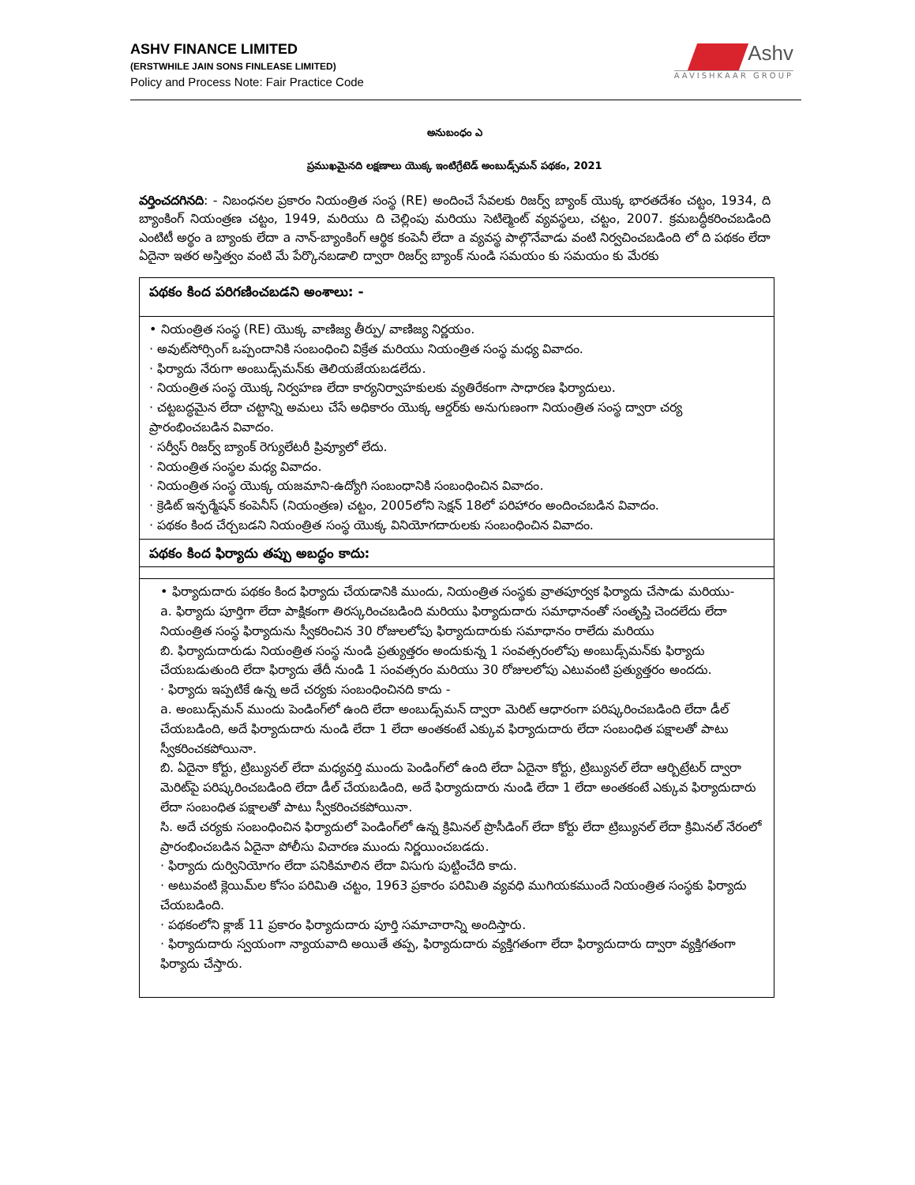ASHV FINANCE LIMITED
(ERSTWHILE JAIN SONS FINLEASE LIMITED)
Policy and Process Note: Fair Practice Code
Ashv
AAVISHKAAR GROUP
అనుబంధం ఎ
ప్రముఖమైనది లక్షణాలు యొక్క ఇంటిగ్రేటెడ్ అంబుడ్స్‌మన్ పథకం, 2021
వర్తించదగినది: - నిబంధనల ప్రకారం నియంత్రిత సంస్థ (RE) అందించే సేవలకు రిజర్వ్ బ్యాంక్ యొక్క భారతదేశం చట్టం, 1934, ది బ్యాంకింగ్ నియంత్రణ చట్టం, 1949, మరియు ది చెల్లింపు మరియు సెటిల్మెంట్ వ్యవస్థలు, చట్టం, 2007. క్రమబద్ధీకరించబడింది ఎంటిటీ అర్థం a బ్యాంకు లేదా a నాన్-బ్యాంకింగ్ ఆర్థిక కంపెనీ లేదా a వ్యవస్థ పాల్గొనేవాడు వంటి నిర్వచించబడింది లో ది పథకం లేదా ఏదైనా ఇతర అస్తిత్వం వంటి మే పేర్కొనబడాలి ద్వారా రిజర్వ్ బ్యాంక్ నుండి సమయం కు సమయం కు మేరకు
| పథకం కింద పరిగణించబడని అంశాలు: - |
| • నియంత్రిత సంస్థ (RE) యొక్క వాణిజ్య తీర్పు/ వాణిజ్య నిర్ణయం. · అవుట్‌సోర్సింగ్ ఒప్పందానికి సంబంధించి విక్రేత మరియు నియంత్రిత సంస్థ మధ్య వివాదం. · ఫిర్యాదు నేరుగా అంబుడ్స్‌మన్‌కు తెలియజేయబడలేదు. · నియంత్రిత సంస్థ యొక్క నిర్వహణ లేదా కార్యనిర్వాహకులకు వ్యతిరేకంగా సాధారణ ఫిర్యాదులు. · చట్టబద్ధమైన లేదా చట్టాన్ని అమలు చేసే అధికారం యొక్క ఆర్డర్‌కు అనుగుణంగా నియంత్రిత సంస్థ ద్వారా చర్య ప్రారంభించబడిన వివాదం. · సర్వీస్ రిజర్వ్ బ్యాంక్ రెగ్యులేటరీ ప్రివ్యూలో లేదు. · నియంత్రిత సంస్థల మధ్య వివాదం. · నియంత్రిత సంస్థ యొక్క యజమాని-ఉద్యోగి సంబంధానికి సంబంధించిన వివాదం. · క్రెడిట్ ఇన్ఫర్మేషన్ కంపెనీస్ (నియంత్రణ) చట్టం, 2005లోని సెక్షన్ 18లో పరిహారం అందించబడిన వివాదం. · పథకం కింద చేర్చబడని నియంత్రిత సంస్థ యొక్క వినియోగదారులకు సంబంధించిన వివాదం. |
| పథకం కింద ఫిర్యాదు తప్పు అబద్ధం కాదు: |
| • ఫిర్యాదుదారు పథకం కింద ఫిర్యాదు చేయడానికి ముందు, నియంత్రిత సంస్థకు వ్రాతపూర్వక ఫిర్యాదు చేసాడు మరియు- a. ఫిర్యాదు పూర్తిగా లేదా పాక్షికంగా తిరస్కరించబడింది మరియు ఫిర్యాదుదారు సమాధానంతో సంతృప్తి చెందలేదు లేదా నియంత్రిత సంస్థ ఫిర్యాదును స్వీకరించిన 30 రోజులలోపు ఫిర్యాదుదారుకు సమాధానం రాలేదు మరియు బి. ఫిర్యాదుదారుడు నియంత్రిత సంస్థ నుండి ప్రత్యుత్తరం అందుకున్న 1 సంవత్సరంలోపు అంబుడ్స్‌మన్‌కు ఫిర్యాదు చేయబడుతుంది లేదా ఫిర్యాదు తేదీ నుండి 1 సంవత్సరం మరియు 30 రోజులలోపు ఎటువంటి ప్రత్యుత్తరం అందదు. · ఫిర్యాదు ఇప్పటికే ఉన్న అదే చర్యకు సంబంధించినది కాదు - a. అంబుడ్స్‌మన్ ముందు పెండింగ్‌లో ఉంది లేదా అంబుడ్స్‌మన్ ద్వారా మెరిట్ ఆధారంగా పరిష్కరించబడింది లేదా డీల్ చేయబడింది, అదే ఫిర్యాదుదారు నుండి లేదా 1 లేదా అంతకంటే ఎక్కువ ఫిర్యాదుదారు లేదా సంబంధిత పక్షాలతో పాటు స్వీకరించకపోయినా. బి. ఏదైనా కోర్టు, ట్రిబ్యునల్ లేదా మధ్యవర్తి ముందు పెండింగ్‌లో ఉంది లేదా ఏదైనా కోర్టు, ట్రిబ్యునల్ లేదా ఆర్బిట్రేటర్ ద్వారా మెరిట్‌పై పరిష్కరించబడింది లేదా డీల్ చేయబడింది, అదే ఫిర్యాదుదారు నుండి లేదా 1 లేదా అంతకంటే ఎక్కువ ఫిర్యాదుదారు లేదా సంబంధిత పక్షాలతో పాటు స్వీకరించకపోయినా. సి. అదే చర్యకు సంబంధించిన ఫిర్యాదులో పెండింగ్‌లో ఉన్న క్రిమినల్ ప్రొసీడింగ్ లేదా కోర్టు లేదా ట్రిబ్యునల్ లేదా క్రిమినల్ నేరంలో ప్రారంభించబడిన ఏదైనా పోలీసు విచారణ ముందు నిర్ణయించబడదు. · ఫిర్యాదు దుర్వినియోగం లేదా పనికిమాలిన లేదా విసుగు పుట్టించేది కాదు. · అటువంటి క్లెయిమ్‌ల కోసం పరిమితి చట్టం, 1963 ప్రకారం పరిమితి వ్యవధి ముగియకముందే నియంత్రిత సంస్థకు ఫిర్యాదు చేయబడింది. · పథకంలోని క్లాజ్ 11 ప్రకారం ఫిర్యాదుదారు పూర్తి సమాచారాన్ని అందిస్తారు. · ఫిర్యాదుదారు స్వయంగా న్యాయవాది అయితే తప్ప, ఫిర్యాదుదారు వ్యక్తిగతంగా లేదా ఫిర్యాదుదారు ద్వారా వ్యక్తిగతంగా ఫిర్యాదు చేస్తారు. |